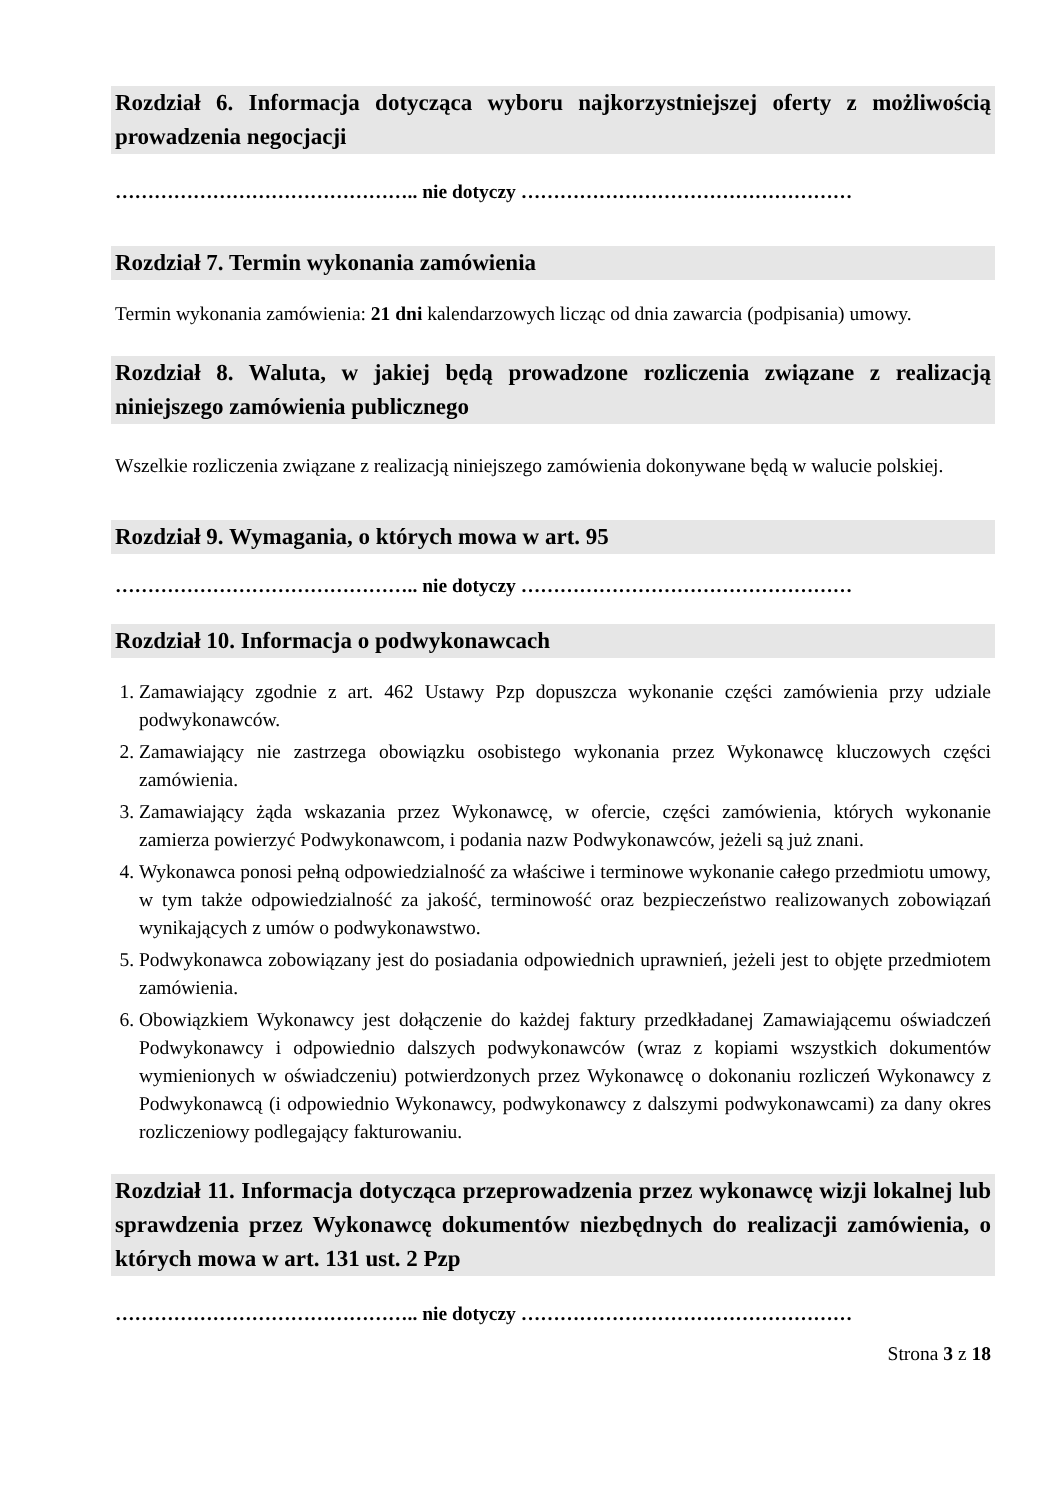Rozdział 6. Informacja dotycząca wyboru najkorzystniejszej oferty z możliwością prowadzenia negocjacji
……………………………………….. nie dotyczy ……………………………………………
Rozdział 7. Termin wykonania zamówienia
Termin wykonania zamówienia: 21 dni kalendarzowych licząc od dnia zawarcia (podpisania) umowy.
Rozdział 8. Waluta, w jakiej będą prowadzone rozliczenia związane z realizacją niniejszego zamówienia publicznego
Wszelkie rozliczenia związane z realizacją niniejszego zamówienia dokonywane będą w walucie polskiej.
Rozdział 9. Wymagania, o których mowa w art. 95
……………………………………….. nie dotyczy ……………………………………………
Rozdział 10. Informacja o podwykonawcach
1. Zamawiający zgodnie z art. 462 Ustawy Pzp dopuszcza wykonanie części zamówienia przy udziale podwykonawców.
2. Zamawiający nie zastrzega obowiązku osobistego wykonania przez Wykonawcę kluczowych części zamówienia.
3. Zamawiający żąda wskazania przez Wykonawcę, w ofercie, części zamówienia, których wykonanie zamierza powierzyć Podwykonawcom, i podania nazw Podwykonawców, jeżeli są już znani.
4. Wykonawca ponosi pełną odpowiedzialność za właściwe i terminowe wykonanie całego przedmiotu umowy, w tym także odpowiedzialność za jakość, terminowość oraz bezpieczeństwo realizowanych zobowiązań wynikających z umów o podwykonawstwo.
5. Podwykonawca zobowiązany jest do posiadania odpowiednich uprawnień, jeżeli jest to objęte przedmiotem zamówienia.
6. Obowiązkiem Wykonawcy jest dołączenie do każdej faktury przedkładanej Zamawiającemu oświadczeń Podwykonawcy i odpowiednio dalszych podwykonawców (wraz z kopiami wszystkich dokumentów wymienionych w oświadczeniu) potwierdzonych przez Wykonawcę o dokonaniu rozliczeń Wykonawcy z Podwykonawcą (i odpowiednio Wykonawcy, podwykonawcy z dalszymi podwykonawcami) za dany okres rozliczeniowy podlegający fakturowaniu.
Rozdział 11. Informacja dotycząca przeprowadzenia przez wykonawcę wizji lokalnej lub sprawdzenia przez Wykonawcę dokumentów niezbędnych do realizacji zamówienia, o których mowa w art. 131 ust. 2 Pzp
……………………………………….. nie dotyczy ……………………………………………
Strona 3 z 18